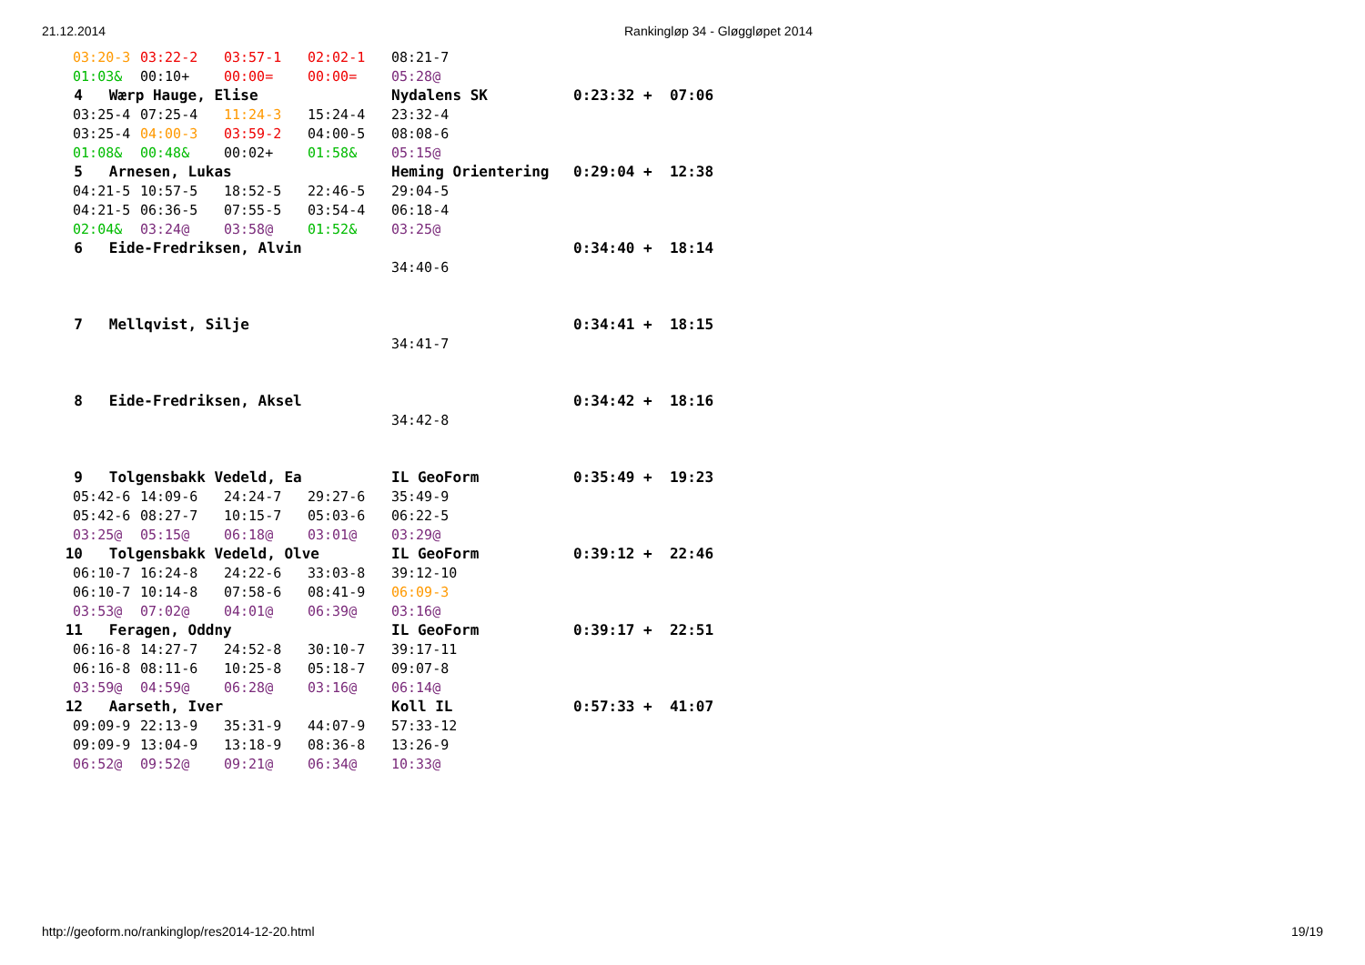21.12.2014 Rankingløp 34 - Gløggløpet 2014
| 03:20-3 | 03:22-2 | 03:57-1 | 02:02-1 | 08:21-7 | |
| 01:03& | 00:10+ | 00:00= | 00:00= | 05:28@ | |
| 4 Wærp Hauge, Elise | | | | Nydalens SK | 0:23:32 + 07:06 |
| 03:25-4 | 07:25-4 | 11:24-3 | 15:24-4 | 23:32-4 | |
| 03:25-4 | 04:00-3 | 03:59-2 | 04:00-5 | 08:08-6 | |
| 01:08& | 00:48& | 00:02+ | 01:58& | 05:15@ | |
| 5 Arnesen, Lukas | | | | Heming Orientering | 0:29:04 + 12:38 |
| 04:21-5 | 10:57-5 | 18:52-5 | 22:46-5 | 29:04-5 | |
| 04:21-5 | 06:36-5 | 07:55-5 | 03:54-4 | 06:18-4 | |
| 02:04& | 03:24@ | 03:58@ | 01:52& | 03:25@ | |
| 6 Eide-Fredriksen, Alvin | | | | | 0:34:40 + 18:14 |
| | | | | 34:40-6 | |
| 7 Mellqvist, Silje | | | | | 0:34:41 + 18:15 |
| | | | | 34:41-7 | |
| 8 Eide-Fredriksen, Aksel | | | | | 0:34:42 + 18:16 |
| | | | | 34:42-8 | |
| 9 Tolgensbakk Vedeld, Ea | | | | IL GeoForm | 0:35:49 + 19:23 |
| 05:42-6 | 14:09-6 | 24:24-7 | 29:27-6 | 35:49-9 | |
| 05:42-6 | 08:27-7 | 10:15-7 | 05:03-6 | 06:22-5 | |
| 03:25@ | 05:15@ | 06:18@ | 03:01@ | 03:29@ | |
| 10 Tolgensbakk Vedeld, Olve | | | | IL GeoForm | 0:39:12 + 22:46 |
| 06:10-7 | 16:24-8 | 24:22-6 | 33:03-8 | 39:12-10 | |
| 06:10-7 | 10:14-8 | 07:58-6 | 08:41-9 | 06:09-3 | |
| 03:53@ | 07:02@ | 04:01@ | 06:39@ | 03:16@ | |
| 11 Feragen, Oddny | | | | IL GeoForm | 0:39:17 + 22:51 |
| 06:16-8 | 14:27-7 | 24:52-8 | 30:10-7 | 39:17-11 | |
| 06:16-8 | 08:11-6 | 10:25-8 | 05:18-7 | 09:07-8 | |
| 03:59@ | 04:59@ | 06:28@ | 03:16@ | 06:14@ | |
| 12 Aarseth, Iver | | | | Koll IL | 0:57:33 + 41:07 |
| 09:09-9 | 22:13-9 | 35:31-9 | 44:07-9 | 57:33-12 | |
| 09:09-9 | 13:04-9 | 13:18-9 | 08:36-8 | 13:26-9 | |
| 06:52@ | 09:52@ | 09:21@ | 06:34@ | 10:33@ | |
http://geoform.no/rankinglop/res2014-12-20.html 19/19